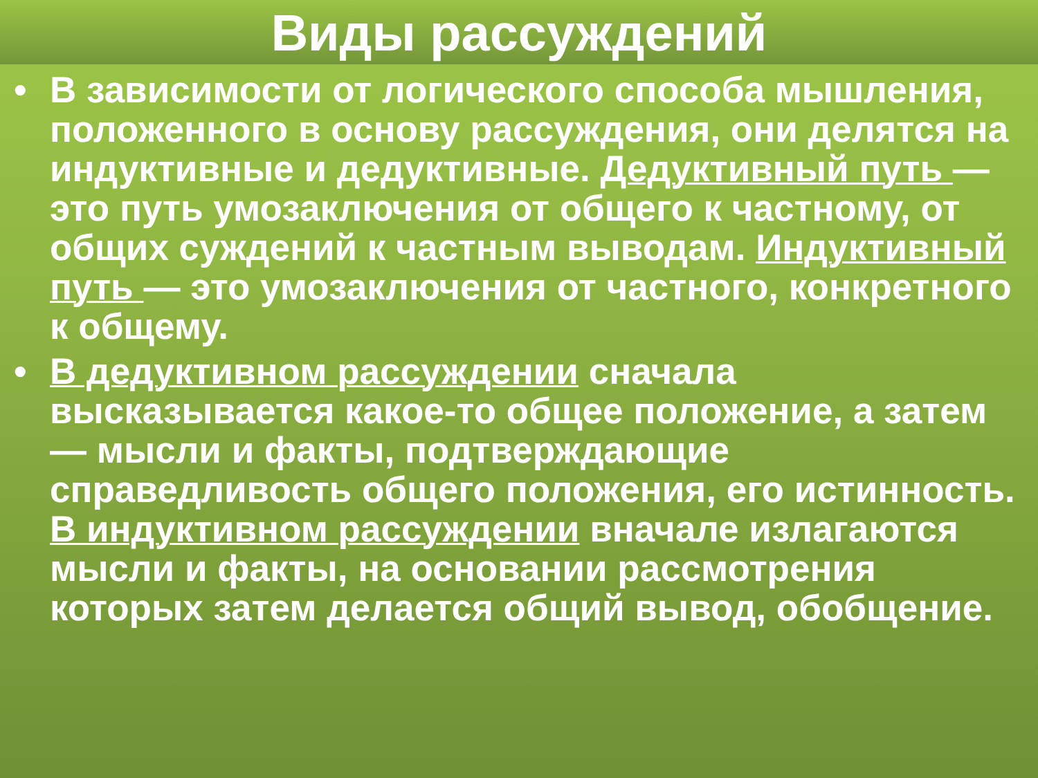Виды рассуждений
• В зависимости от логического способа мышления, положенного в основу рассуждения, они делятся на индуктивные и дедуктивные. Дедуктивный путь — это путь умозаключения от общего к частному, от общих суждений к частным выводам. Индуктивный путь — это умозаключения от частного, конкретного к общему.
• В дедуктивном рассуждении сначала высказывается какое-то общее положение, а затем — мысли и факты, подтверждающие справедливость общего положения, его истинность. В индуктивном рассуждении вначале излагаются мысли и факты, на основании рассмотрения которых затем делается общий вывод, обобщение.